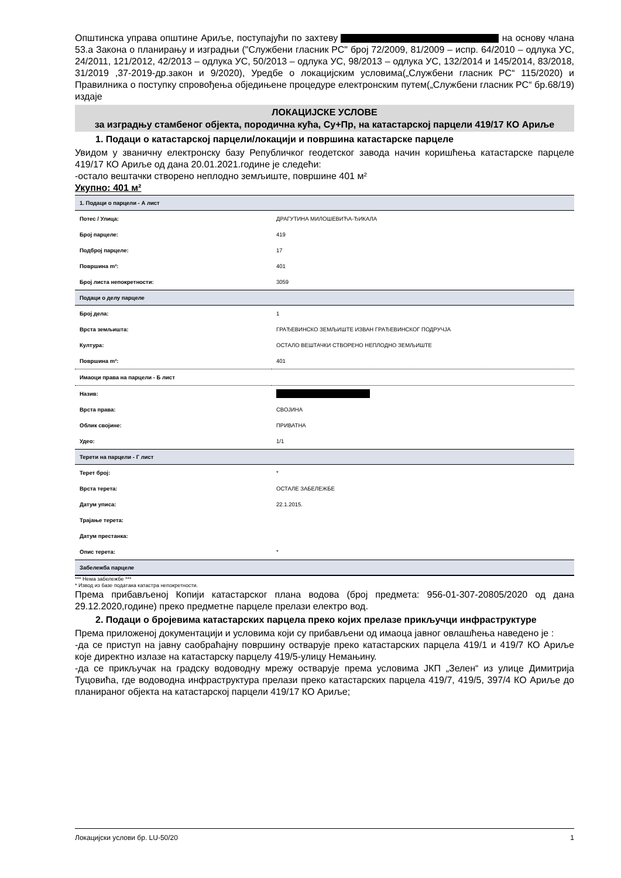Општинска управа општине Ариље, поступајући по захтеву на основу члана 53.а Закона о планирању и изградњи ("Службени гласник РС" број 72/2009, 81/2009 – испр. 64/2010 – одлука УС, 24/2011, 121/2012, 42/2013 – одлука УС, 50/2013 – одлука УС, 98/2013 – одлука УС, 132/2014 и 145/2014, 83/2018, 31/2019 ,37-2019-др.закон и 9/2020), Уредбе о локацијским условима(„Службени гласник РС“ 115/2020) и Правилника о поступку спровођења обједињене процедуре електронским путем(„Службени гласник РС“ бр.68/19) издаје
ЛОКАЦИЈСКЕ УСЛОВЕ
за изградњу стамбеног објекта, породична кућа, Су+Пр, на катастарској парцели 419/17 КО Ариље
1. Подаци о катастарској парцели/локацији и површина катастарске парцеле
Увидом у званичну електронску базу Републичког геодетског завода начин коришћења катастарске парцеле 419/17 КО Ариље од дана 20.01.2021.године је следећи:
-остало вештачки створено неплодно земљиште, површине 401 м²
Укупно: 401 м²
| 1. Подаци о парцели - А лист | |
| Потес / Улица: | ДРАГУТИНА МИЛОШЕВИЋА-ЂИКАЛА |
| Број парцеле: | 419 |
| Подброј парцеле: | 17 |
| Површина m²: | 401 |
| Број листа непокретности: | 3059 |
| Подаци о делу парцеле | |
| Број дела: | 1 |
| Врста земљишта: | ГРАЂЕВИНСКО ЗЕМЉИШТЕ ИЗВАН ГРАЂЕВИНСКОГ ПОДРУЧЈА |
| Култура: | ОСТАЛО ВЕШТАЧКИ СТВОРЕНО НЕПЛОДНО ЗЕМЉИШТЕ |
| Површина m²: | 401 |
| Имаоци права на парцели - Б лист | |
| Назив: | |
| Врста права: | СВОЈИНА |
| Облик својине: | ПРИВАТНА |
| Удео: | 1/1 |
| Терети на парцели - Г лист | |
| Терет број: | * |
| Врста терета: | ОСТАЛЕ ЗАБЕЛЕЖБЕ |
| Датум уписа: | 22.1.2015. |
| Трајање терета: | |
| Датум престанка: | |
| Опис терета: | * |
| Забележба парцеле | |
*** Нема забележбе ***
* Извод из базе података катастра непокретности.
Према прибављеној Копији катастарског плана водова (број предмета: 956-01-307-20805/2020 од дана 29.12.2020,године) преко предметне парцеле прелази електро вод.
2. Подаци о бројевима катастарских парцела преко којих прелазе прикључци инфраструктуре
Према приложеној документацији и условима који су прибављени од имаоца јавног овлашћења наведено је :
-да се приступ на јавну саобраћајну површину остварује преко катастарских парцела 419/1 и 419/7 КО Ариље које директно излазе на катастарску парцелу 419/5-улицу Немањину.
-да се прикључак на градску водоводну мрежу остварује према условима ЈКП „Зелен“ из улице Димитрија Туцовића, где водоводна инфраструктура прелази преко катастарских парцела 419/7, 419/5, 397/4 КО Ариље до планираног објекта на катастарској парцели 419/17 КО Ариље;
Локацијски услови бр. LU-50/20 1